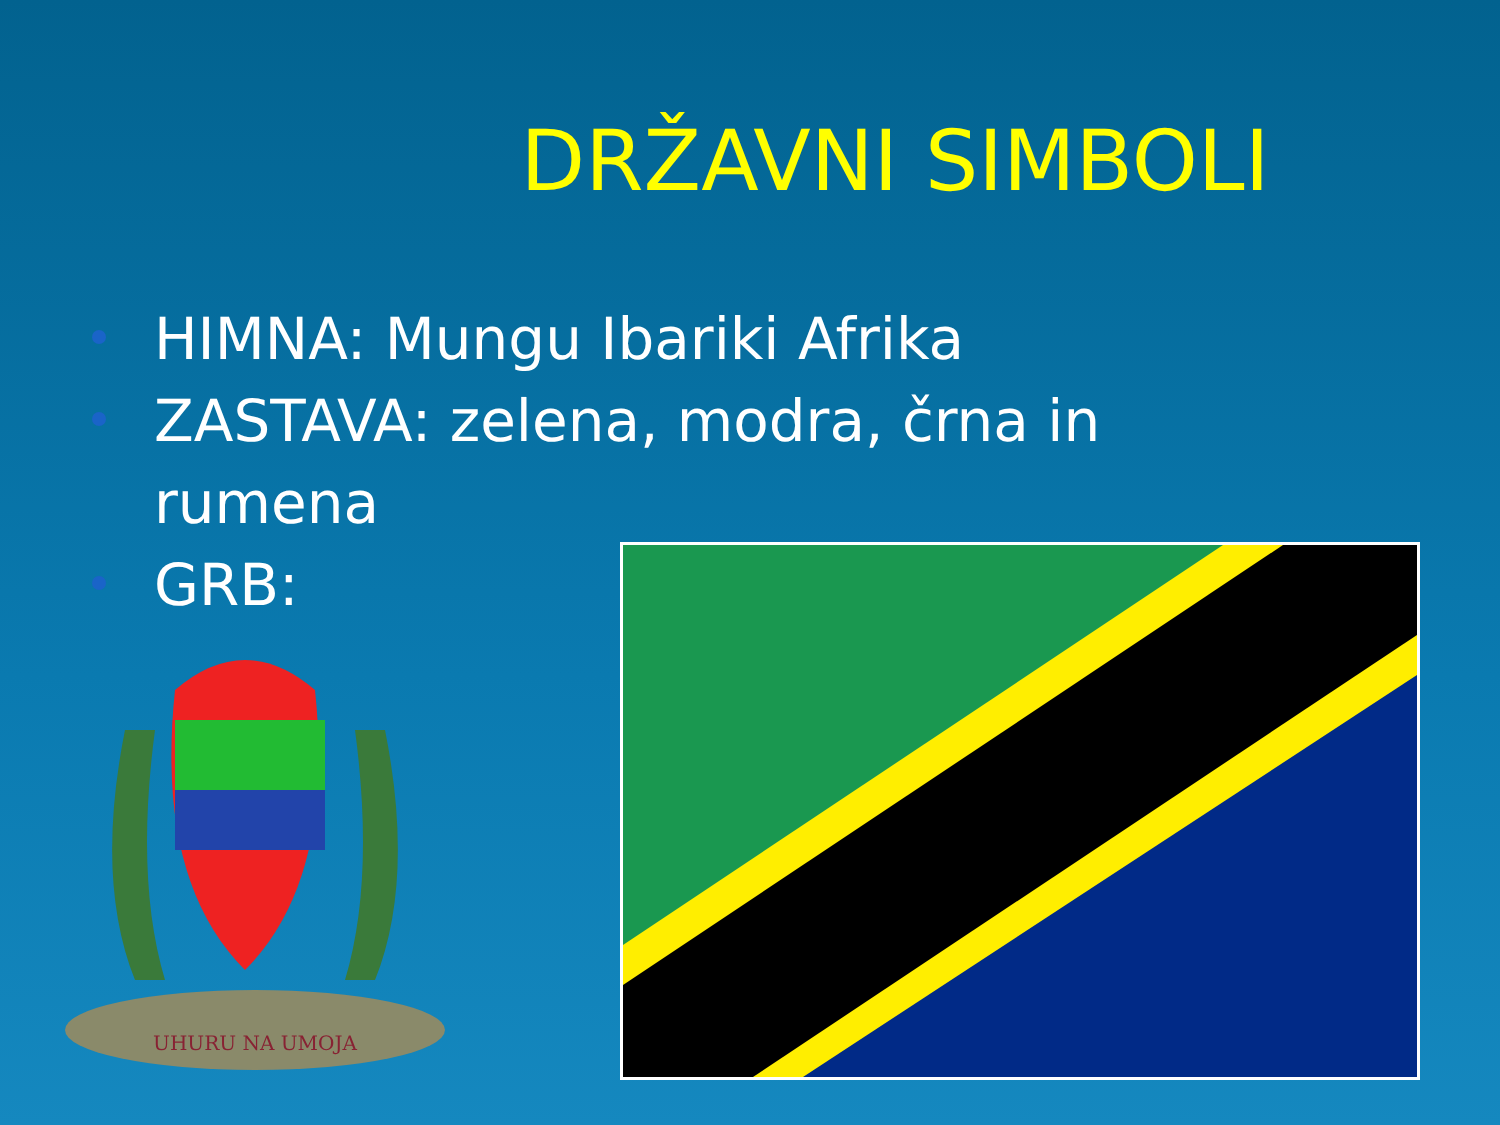DRŽAVNI SIMBOLI
HIMNA: Mungu Ibariki Afrika
ZASTAVA: zelena, modra, črna in rumena
GRB:
UHURU NA UMOJA